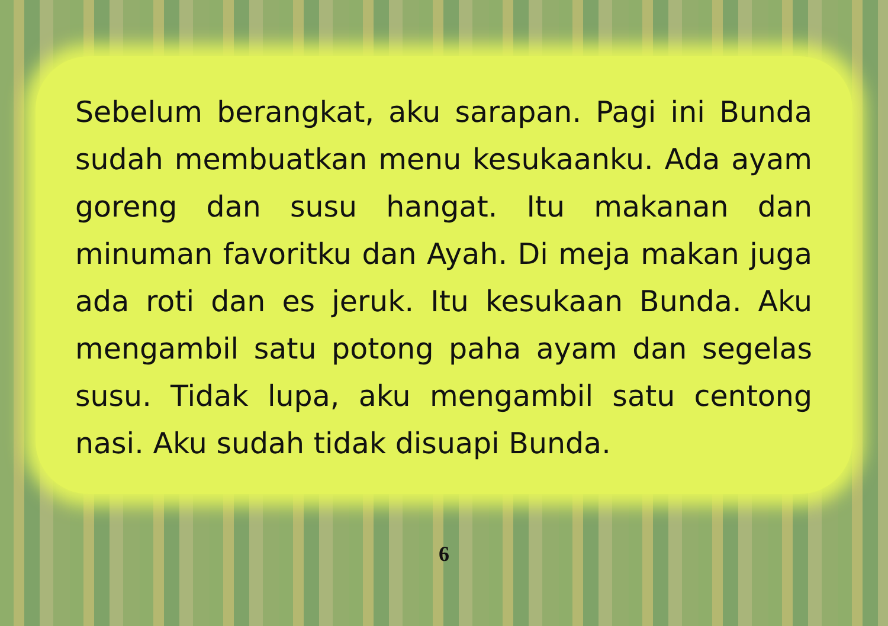Sebelum berangkat, aku sarapan. Pagi ini Bunda sudah membuatkan menu kesukaanku. Ada ayam goreng dan susu hangat. Itu makanan dan minuman favoritku dan Ayah. Di meja makan juga ada roti dan es jeruk. Itu kesukaan Bunda. Aku mengambil satu potong paha ayam dan segelas susu. Tidak lupa, aku mengambil satu centong nasi. Aku sudah tidak disuapi Bunda.
6